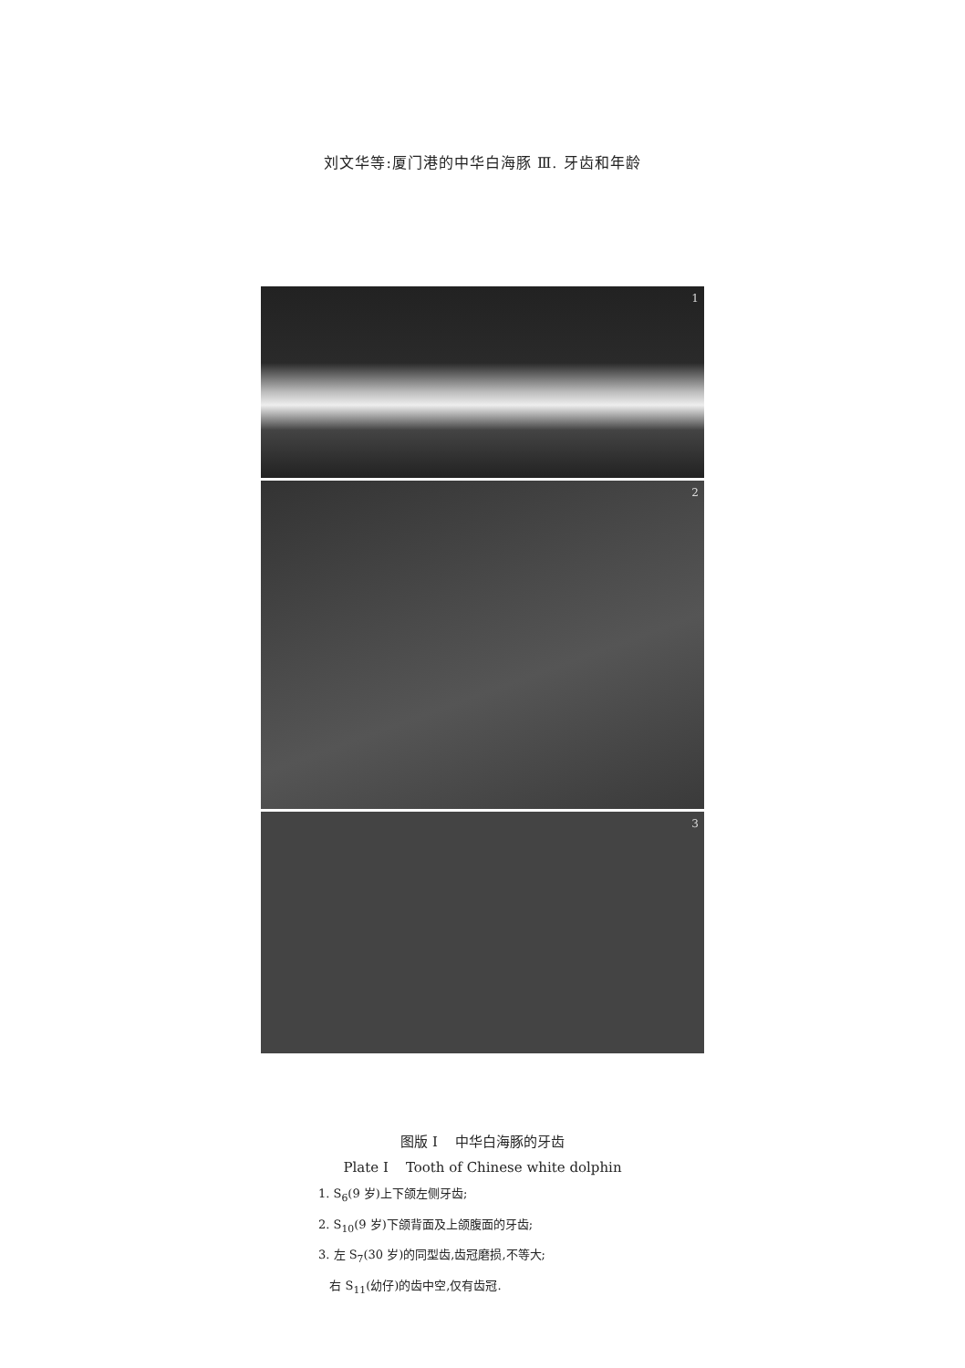刘文华等:厦门港的中华白海豚 Ⅲ. 牙齿和年龄
1
2
3
图版 I 中华白海豚的牙齿
Plate I Tooth of Chinese white dolphin
1. S<sub>6</sub>(9 岁)上下颌左侧牙齿;
2. S<sub>10</sub>(9 岁)下颌背面及上颌腹面的牙齿;
3. 左 S<sub>7</sub>(30 岁)的同型齿,齿冠磨损,不等大;
右 S<sub>11</sub>(幼仔)的齿中空,仅有齿冠.